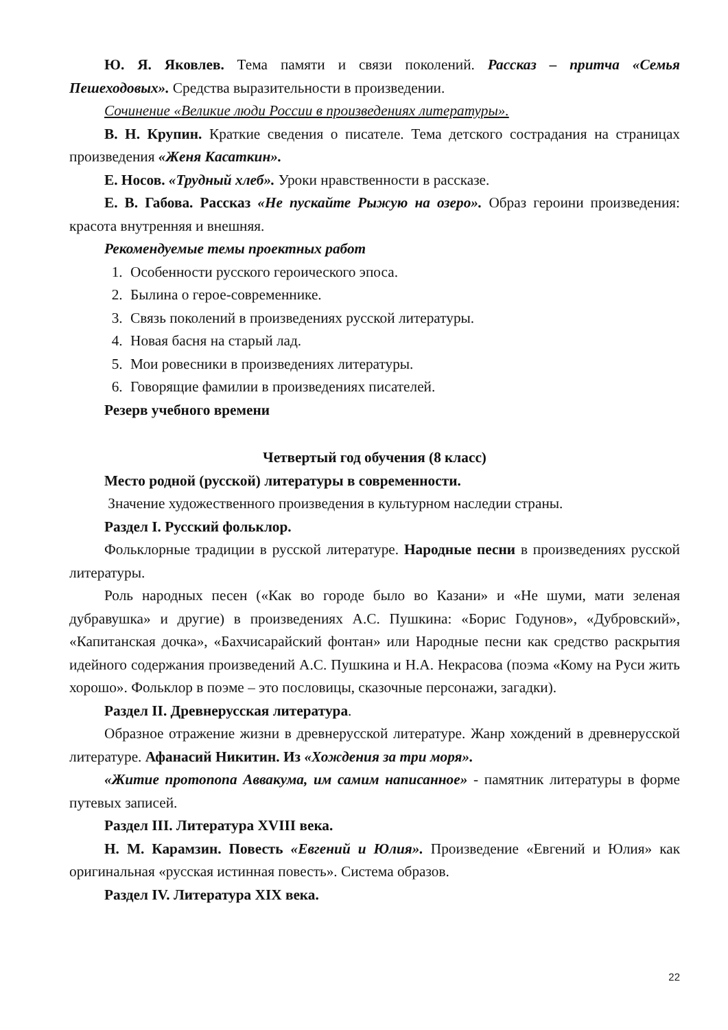Ю. Я. Яковлев. Тема памяти и связи поколений. Рассказ – притча «Семья Пешеходовых». Средства выразительности в произведении.
Сочинение «Великие люди России в произведениях литературы».
В. Н. Крупин. Краткие сведения о писателе. Тема детского сострадания на страницах произведения «Женя Касаткин».
Е. Носов. «Трудный хлеб». Уроки нравственности в рассказе.
Е. В. Габова. Рассказ «Не пускайте Рыжую на озеро». Образ героини произведения: красота внутренняя и внешняя.
Рекомендуемые темы проектных работ
1. Особенности русского героического эпоса.
2. Былина о герое-современнике.
3. Связь поколений в произведениях русской литературы.
4. Новая басня на старый лад.
5. Мои ровесники в произведениях литературы.
6. Говорящие фамилии в произведениях писателей.
Резерв учебного времени
Четвертый год обучения (8 класс)
Место родной (русской) литературы в современности.
Значение художественного произведения в культурном наследии страны.
Раздел I. Русский фольклор.
Фольклорные традиции в русской литературе. Народные песни в произведениях русской литературы.
Роль народных песен («Как во городе было во Казани» и «Не шуми, мати зеленая дубравушка» и другие) в произведениях А.С. Пушкина: «Борис Годунов», «Дубровский», «Капитанская дочка», «Бахчисарайский фонтан» или Народные песни как средство раскрытия идейного содержания произведений А.С. Пушкина и Н.А. Некрасова (поэма «Кому на Руси жить хорошо». Фольклор в поэме – это пословицы, сказочные персонажи, загадки).
Раздел II. Древнерусская литература.
Образное отражение жизни в древнерусской литературе. Жанр хождений в древнерусской литературе. Афанасий Никитин. Из «Хождения за три моря».
«Житие протопопа Аввакума, им самим написанное» - памятник литературы в форме путевых записей.
Раздел III. Литература XVIII века.
Н. М. Карамзин. Повесть «Евгений и Юлия». Произведение «Евгений и Юлия» как оригинальная «русская истинная повесть». Система образов.
Раздел IV. Литература XIX века.
22